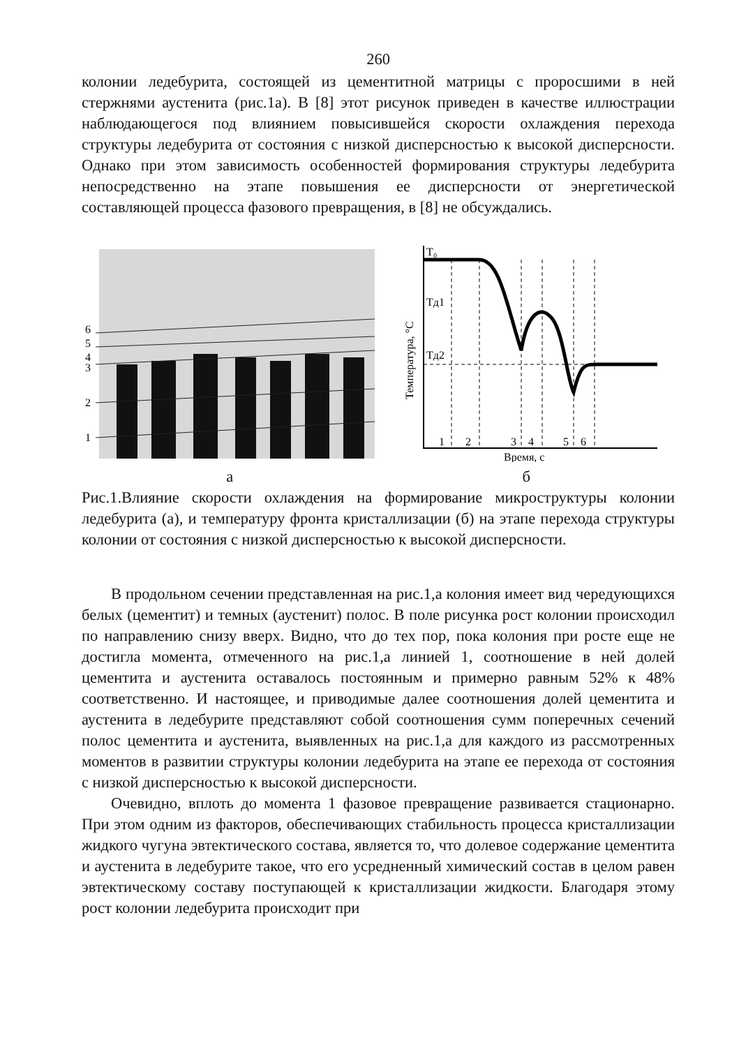260
колонии ледебурита, состоящей из цементитной матрицы с проросшими в ней стержнями аустенита (рис.1а). В [8] этот рисунок приведен в качестве иллюстрации наблюдающегося под влиянием повысившейся скорости охлаждения перехода структуры ледебурита от состояния с низкой дисперсностью к высокой дисперсности. Однако при этом зависимость особенностей формирования структуры ледебурита непосредственно на этапе повышения ее дисперсности от энергетической составляющей процесса фазового превращения, в [8] не обсуждались.
6
5
4
3
2
1
T₀
Tд1
Tд2
1
2
3
4
5
6
Время, с
Температура, °С
а б
Рис.1.Влияние скорости охлаждения на формирование микроструктуры колонии ледебурита (а), и температуру фронта кристаллизации (б) на этапе перехода структуры колонии от состояния с низкой дисперсностью к высокой дисперсности.
В продольном сечении представленная на рис.1,а колония имеет вид чередующихся белых (цементит) и темных (аустенит) полос. В поле рисунка рост колонии происходил по направлению снизу вверх. Видно, что до тех пор, пока колония при росте еще не достигла момента, отмеченного на рис.1,а линией 1, соотношение в ней долей цементита и аустенита оставалось постоянным и примерно равным 52% к 48% соответственно. И настоящее, и приводимые далее соотношения долей цементита и аустенита в ледебурите представляют собой соотношения сумм поперечных сечений полос цементита и аустенита, выявленных на рис.1,а для каждого из рассмотренных моментов в развитии структуры колонии ледебурита на этапе ее перехода от состояния с низкой дисперсностью к высокой дисперсности.
Очевидно, вплоть до момента 1 фазовое превращение развивается стационарно. При этом одним из факторов, обеспечивающих стабильность процесса кристаллизации жидкого чугуна эвтектического состава, является то, что долевое содержание цементита и аустенита в ледебурите такое, что его усредненный химический состав в целом равен эвтектическому составу поступающей к кристаллизации жидкости. Благодаря этому рост колонии ледебурита происходит при